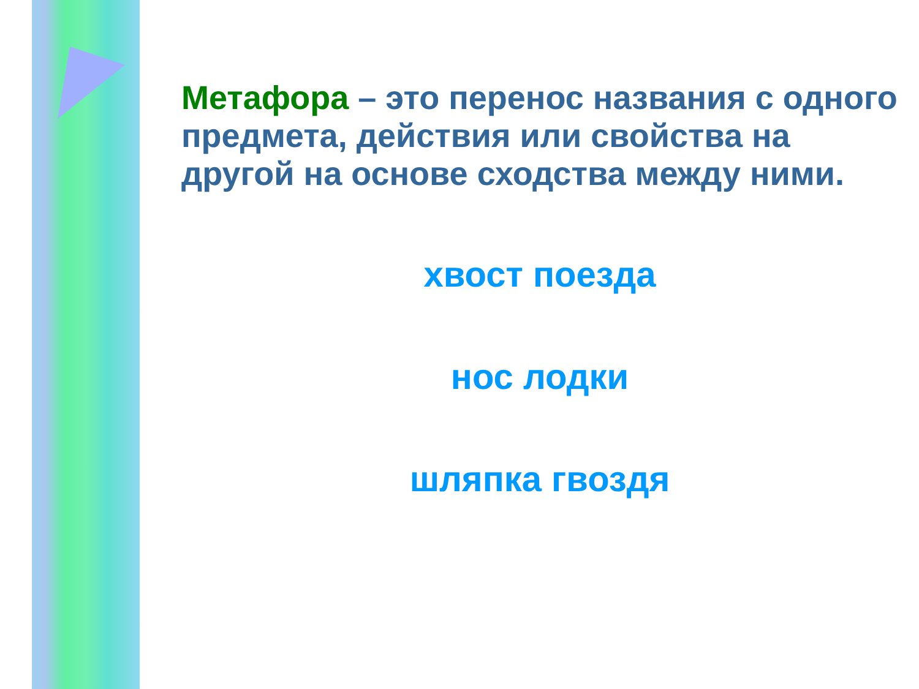Метафора – это перенос названия с одного предмета, действия или свойства на другой на основе сходства между ними.
хвост поезда
нос лодки
шляпка гвоздя